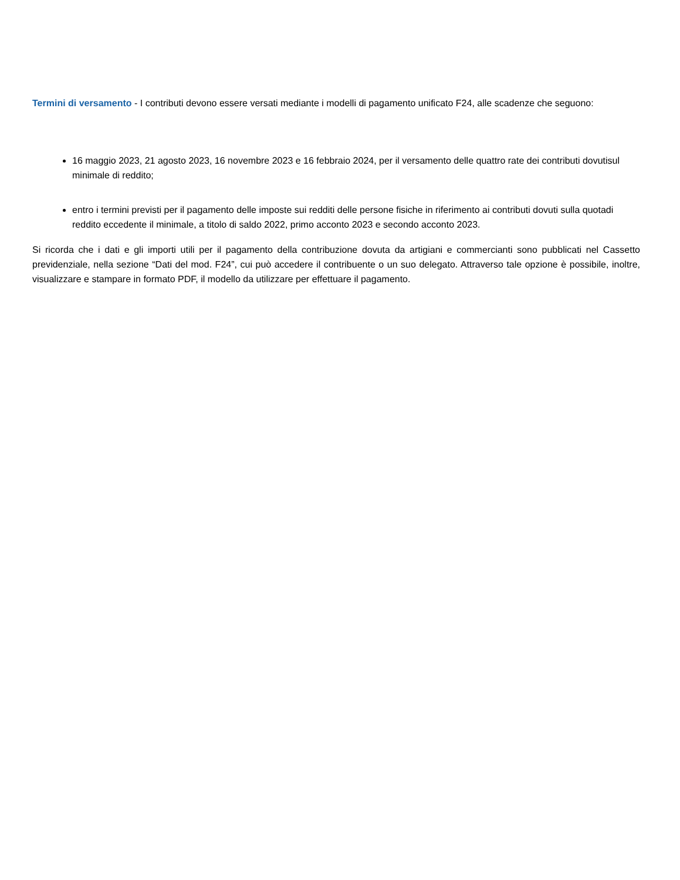Termini di versamento - I contributi devono essere versati mediante i modelli di pagamento unificato F24, alle scadenze che seguono:
16 maggio 2023, 21 agosto 2023, 16 novembre 2023 e 16 febbraio 2024, per il versamento delle quattro rate dei contributi dovutisul minimale di reddito;
entro i termini previsti per il pagamento delle imposte sui redditi delle persone fisiche in riferimento ai contributi dovuti sulla quotadi reddito eccedente il minimale, a titolo di saldo 2022, primo acconto 2023 e secondo acconto 2023.
Si ricorda che i dati e gli importi utili per il pagamento della contribuzione dovuta da artigiani e commercianti sono pubblicati nel Cassetto previdenziale, nella sezione “Dati del mod. F24”, cui può accedere il contribuente o un suo delegato. Attraverso tale opzione è possibile, inoltre, visualizzare e stampare in formato PDF, il modello da utilizzare per effettuare il pagamento.